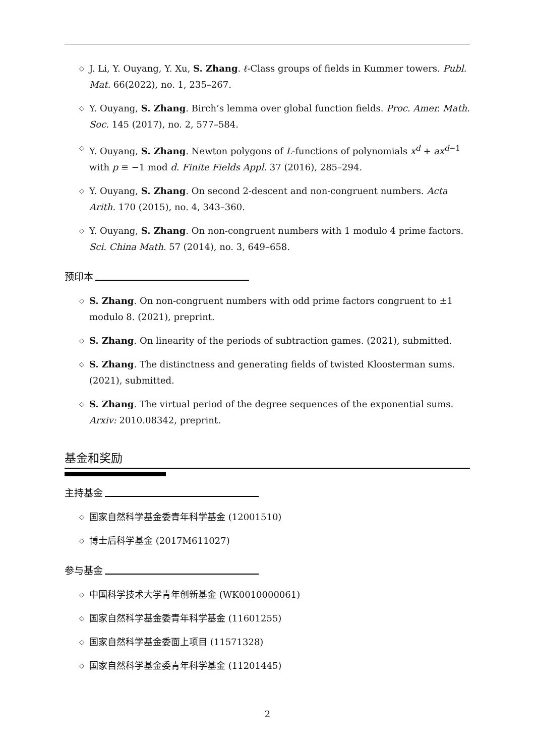◇ J. Li, Y. Ouyang, Y. Xu, S. Zhang. ℓ-Class groups of fields in Kummer towers. Publ. Mat. 66(2022), no. 1, 235–267.
◇ Y. Ouyang, S. Zhang. Birch’s lemma over global function fields. Proc. Amer. Math. Soc. 145 (2017), no. 2, 577–584.
◇ Y. Ouyang, S. Zhang. Newton polygons of L-functions of polynomials x<sup>d</sup> + ax<sup>d</sup><sup>−1</sup> with p ≡ −1 mod d. Finite Fields Appl. 37 (2016), 285–294.
◇ Y. Ouyang, S. Zhang. On second 2-descent and non-congruent numbers. Acta Arith. 170 (2015), no. 4, 343–360.
◇ Y. Ouyang, S. Zhang. On non-congruent numbers with 1 modulo 4 prime factors. Sci. China Math. 57 (2014), no. 3, 649–658.
预印本
◇ S. Zhang. On non-congruent numbers with odd prime factors congruent to ±1 modulo 8. (2021), preprint.
◇ S. Zhang. On linearity of the periods of subtraction games. (2021), submitted.
◇ S. Zhang. The distinctness and generating fields of twisted Kloosterman sums. (2021), submitted.
◇ S. Zhang. The virtual period of the degree sequences of the exponential sums. Arxiv: 2010.08342, preprint.
基金和奖励
主持基金
◇ 国家自然科学基金委青年科学基金 (12001510)
◇ 博士后科学基金 (2017M611027)
参与基金
◇ 中国科学技术大学青年创新基金 (WK0010000061)
◇ 国家自然科学基金委青年科学基金 (11601255)
◇ 国家自然科学基金委面上项目 (11571328)
◇ 国家自然科学基金委青年科学基金 (11201445)
2